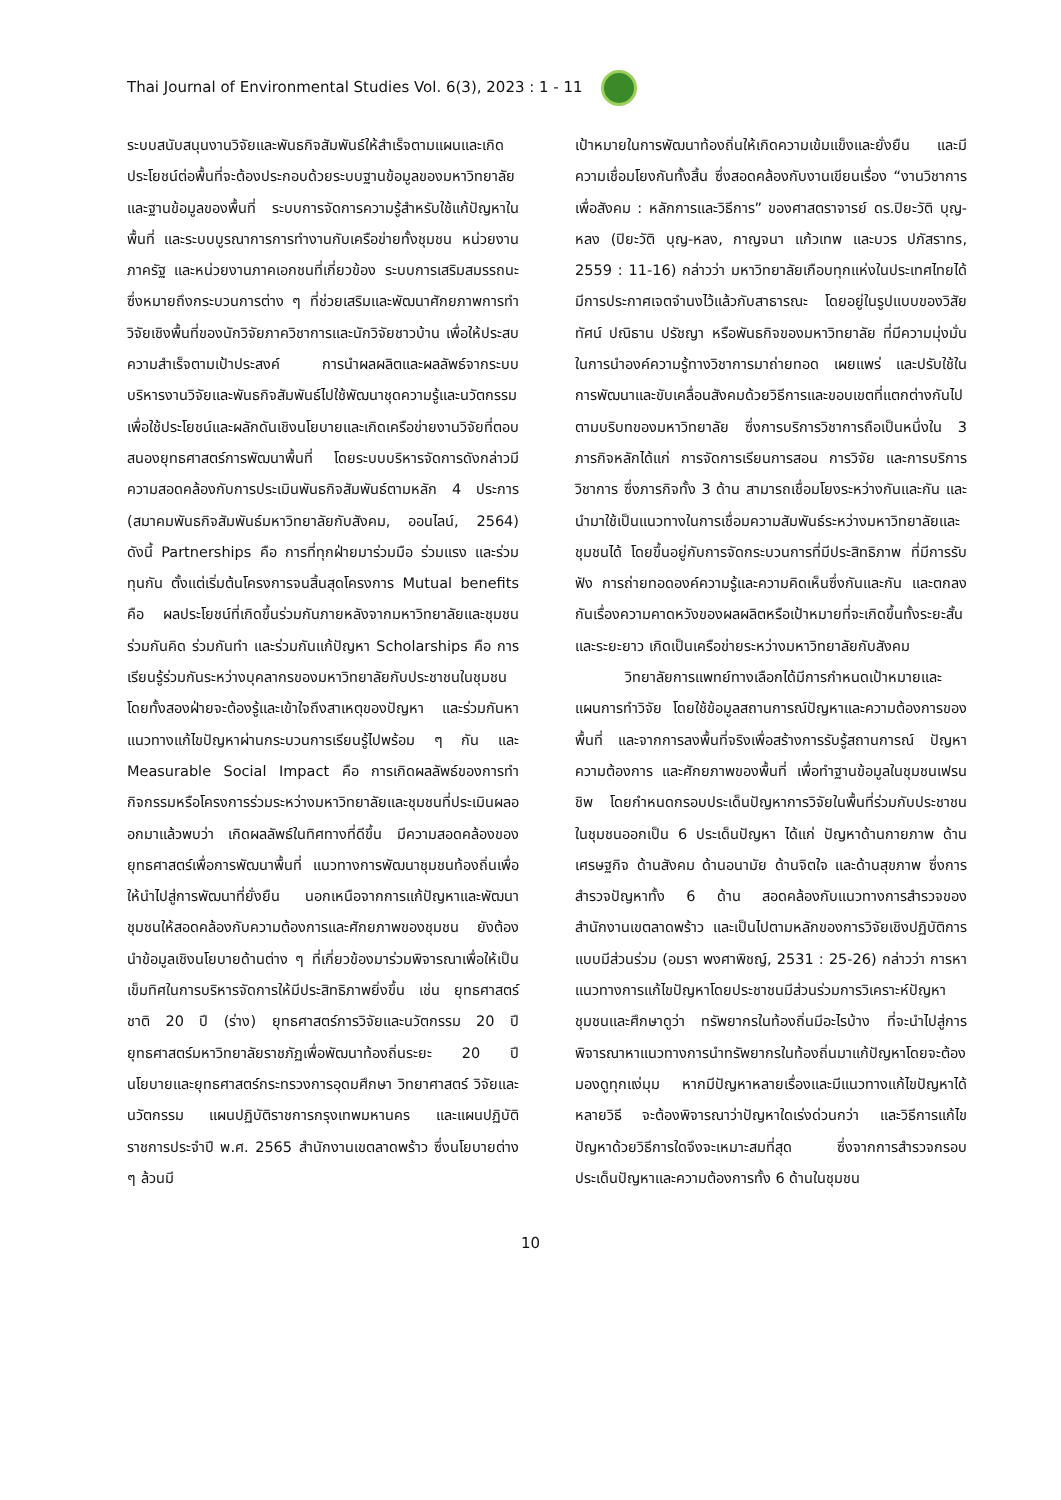Thai Journal of Environmental Studies Vol. 6(3), 2023 : 1 - 11
ระบบสนับสนุนงานวิจัยและพันธกิจสัมพันธ์ให้สำเร็จตามแผนและเกิดประโยชน์ต่อพื้นที่จะต้องประกอบด้วยระบบฐานข้อมูลของมหาวิทยาลัยและฐานข้อมูลของพื้นที่ ระบบการจัดการความรู้สำหรับใช้แก้ปัญหาในพื้นที่ และระบบบูรณาการการทำงานกับเครือข่ายทั้งชุมชน หน่วยงานภาครัฐ และหน่วยงานภาคเอกชนที่เกี่ยวข้อง ระบบการเสริมสมรรถนะซึ่งหมายถึงกระบวนการต่าง ๆ ที่ช่วยเสริมและพัฒนาศักยภาพการทำวิจัยเชิงพื้นที่ของนักวิจัยภาควิชาการและนักวิจัยชาวบ้าน เพื่อให้ประสบความสำเร็จตามเป้าประสงค์ การนำผลผลิตและผลลัพธ์จากระบบบริหารงานวิจัยและพันธกิจสัมพันธ์ไปใช้พัฒนาชุดความรู้และนวัตกรรม เพื่อใช้ประโยชน์และผลักดันเชิงนโยบายและเกิดเครือข่ายงานวิจัยที่ตอบสนองยุทธศาสตร์การพัฒนาพื้นที่ โดยระบบบริหารจัดการดังกล่าวมีความสอดคล้องกับการประเมินพันธกิจสัมพันธ์ตามหลัก 4 ประการ (สมาคมพันธกิจสัมพันธ์มหาวิทยาลัยกับสังคม, ออนไลน์, 2564) ดังนี้ Partnerships คือ การที่ทุกฝ่ายมาร่วมมือ ร่วมแรง และร่วมทุนกัน ตั้งแต่เริ่มต้นโครงการจนสิ้นสุดโครงการ Mutual benefits คือ ผลประโยชน์ที่เกิดขึ้นร่วมกันภายหลังจากมหาวิทยาลัยและชุมชนร่วมกันคิด ร่วมกันทำ และร่วมกันแก้ปัญหา Scholarships คือ การเรียนรู้ร่วมกันระหว่างบุคลากรของมหาวิทยาลัยกับประชาชนในชุมชน โดยทั้งสองฝ่ายจะต้องรู้และเข้าใจถึงสาเหตุของปัญหา และร่วมกันหาแนวทางแก้ไขปัญหาผ่านกระบวนการเรียนรู้ไปพร้อม ๆ กัน และ Measurable Social Impact คือ การเกิดผลลัพธ์ของการทำกิจกรรมหรือโครงการร่วมระหว่างมหาวิทยาลัยและชุมชนที่ประเมินผลออกมาแล้วพบว่า เกิดผลลัพธ์ในทิศทางที่ดีขึ้น มีความสอดคล้องของยุทธศาสตร์เพื่อการพัฒนาพื้นที่ แนวทางการพัฒนาชุมชนท้องถิ่นเพื่อให้นำไปสู่การพัฒนาที่ยั่งยืน นอกเหนือจากการแก้ปัญหาและพัฒนาชุมชนให้สอดคล้องกับความต้องการและศักยภาพของชุมชน ยังต้องนำข้อมูลเชิงนโยบายด้านต่าง ๆ ที่เกี่ยวข้องมาร่วมพิจารณาเพื่อให้เป็นเข็มทิศในการบริหารจัดการให้มีประสิทธิภาพยิ่งขึ้น เช่น ยุทธศาสตร์ชาติ 20 ปี (ร่าง) ยุทธศาสตร์การวิจัยและนวัตกรรม 20 ปี ยุทธศาสตร์มหาวิทยาลัยราชภัฏเพื่อพัฒนาท้องถิ่นระยะ 20 ปี นโยบายและยุทธศาสตร์กระทรวงการอุดมศึกษา วิทยาศาสตร์ วิจัยและนวัตกรรม แผนปฏิบัติราชการกรุงเทพมหานคร และแผนปฏิบัติราชการประจำปี พ.ศ. 2565 สำนักงานเขตลาดพร้าว ซึ่งนโยบายต่าง ๆ ล้วนมี
เป้าหมายในการพัฒนาท้องถิ่นให้เกิดความเข้มแข็งและยั่งยืน และมีความเชื่อมโยงกันทั้งสิ้น ซึ่งสอดคล้องกับงานเขียนเรื่อง “งานวิชาการเพื่อสังคม : หลักการและวิธีการ” ของศาสตราจารย์ ดร.ปิยะวัติ บุญ-หลง (ปิยะวัติ บุญ-หลง, กาญจนา แก้วเทพ และบวร ปภัสราทร, 2559 : 11-16) กล่าวว่า มหาวิทยาลัยเกือบทุกแห่งในประเทศไทยได้มีการประกาศเจตจำนงไว้แล้วกับสาธารณะ โดยอยู่ในรูปแบบของวิสัยทัศน์ ปณิธาน ปรัชญา หรือพันธกิจของมหาวิทยาลัย ที่มีความมุ่งมั่นในการนำองค์ความรู้ทางวิชาการมาถ่ายทอด เผยแพร่ และปรับใช้ในการพัฒนาและขับเคลื่อนสังคมด้วยวิธีการและขอบเขตที่แตกต่างกันไปตามบริบทของมหาวิทยาลัย ซึ่งการบริการวิชาการถือเป็นหนึ่งใน 3 ภารกิจหลักได้แก่ การจัดการเรียนการสอน การวิจัย และการบริการวิชาการ ซึ่งภารกิจทั้ง 3 ด้าน สามารถเชื่อมโยงระหว่างกันและกัน และนำมาใช้เป็นแนวทางในการเชื่อมความสัมพันธ์ระหว่างมหาวิทยาลัยและชุมชนได้ โดยขึ้นอยู่กับการจัดกระบวนการที่มีประสิทธิภาพ ที่มีการรับฟัง การถ่ายทอดองค์ความรู้และความคิดเห็นซึ่งกันและกัน และตกลงกันเรื่องความคาดหวังของผลผลิตหรือเป้าหมายที่จะเกิดขึ้นทั้งระยะสั้นและระยะยาว เกิดเป็นเครือข่ายระหว่างมหาวิทยาลัยกับสังคม
วิทยาลัยการแพทย์ทางเลือกได้มีการกำหนดเป้าหมายและแผนการทำวิจัย โดยใช้ข้อมูลสถานการณ์ปัญหาและความต้องการของพื้นที่ และจากการลงพื้นที่จริงเพื่อสร้างการรับรู้สถานการณ์ ปัญหา ความต้องการ และศักยภาพของพื้นที่ เพื่อทำฐานข้อมูลในชุมชนเฟรนชิพ โดยกำหนดกรอบประเด็นปัญหาการวิจัยในพื้นที่ร่วมกับประชาชนในชุมชนออกเป็น 6 ประเด็นปัญหา ได้แก่ ปัญหาด้านกายภาพ ด้านเศรษฐกิจ ด้านสังคม ด้านอนามัย ด้านจิตใจ และด้านสุขภาพ ซึ่งการสำรวจปัญหาทั้ง 6 ด้าน สอดคล้องกับแนวทางการสำรวจของสำนักงานเขตลาดพร้าว และเป็นไปตามหลักของการวิจัยเชิงปฏิบัติการแบบมีส่วนร่วม (อมรา พงศาพิชญ์, 2531 : 25-26) กล่าวว่า การหาแนวทางการแก้ไขปัญหาโดยประชาชนมีส่วนร่วมการวิเคราะห์ปัญหา ชุมชนและศึกษาดูว่า ทรัพยากรในท้องถิ่นมีอะไรบ้าง ที่จะนำไปสู่การพิจารณาหาแนวทางการนำทรัพยากรในท้องถิ่นมาแก้ปัญหาโดยจะต้องมองดูทุกแง่มุม หากมีปัญหาหลายเรื่องและมีแนวทางแก้ไขปัญหาได้หลายวิธี จะต้องพิจารณาว่าปัญหาใดเร่งด่วนกว่า และวิธีการแก้ไขปัญหาด้วยวิธีการใดจึงจะเหมาะสมที่สุด ซึ่งจากการสำรวจกรอบประเด็นปัญหาและความต้องการทั้ง 6 ด้านในชุมชน
10